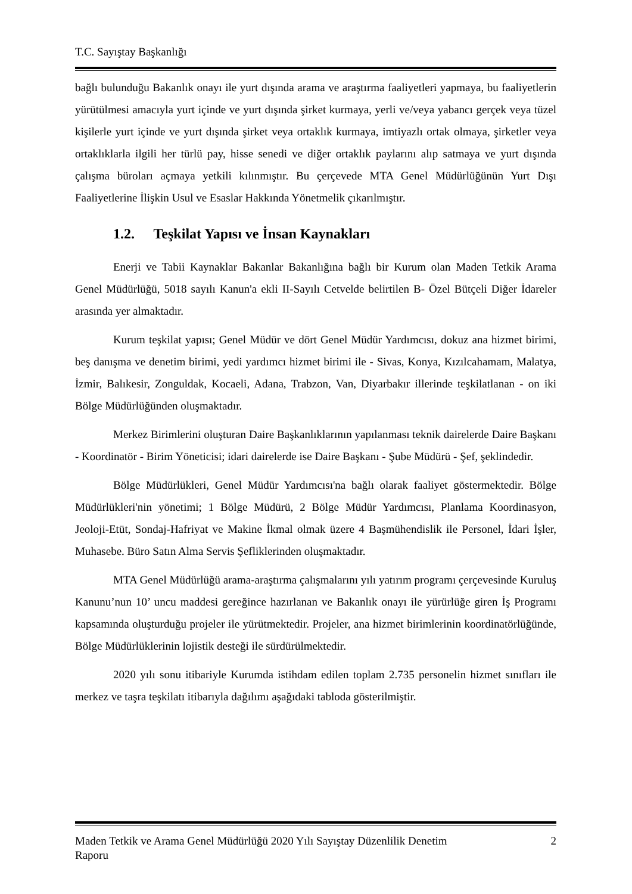T.C. Sayıştay Başkanlığı
bağlı bulunduğu Bakanlık onayı ile yurt dışında arama ve araştırma faaliyetleri yapmaya, bu faaliyetlerin yürütülmesi amacıyla yurt içinde ve yurt dışında şirket kurmaya, yerli ve/veya yabancı gerçek veya tüzel kişilerle yurt içinde ve yurt dışında şirket veya ortaklık kurmaya, imtiyazlı ortak olmaya, şirketler veya ortaklıklarla ilgili her türlü pay, hisse senedi ve diğer ortaklık paylarını alıp satmaya ve yurt dışında çalışma büroları açmaya yetkili kılınmıştır. Bu çerçevede MTA Genel Müdürlüğünün Yurt Dışı Faaliyetlerine İlişkin Usul ve Esaslar Hakkında Yönetmelik çıkarılmıştır.
1.2. Teşkilat Yapısı ve İnsan Kaynakları
Enerji ve Tabii Kaynaklar Bakanlar Bakanlığına bağlı bir Kurum olan Maden Tetkik Arama Genel Müdürlüğü, 5018 sayılı Kanun'a ekli II-Sayılı Cetvelde belirtilen B- Özel Bütçeli Diğer İdareler arasında yer almaktadır.
Kurum teşkilat yapısı; Genel Müdür ve dört Genel Müdür Yardımcısı, dokuz ana hizmet birimi, beş danışma ve denetim birimi, yedi yardımcı hizmet birimi ile - Sivas, Konya, Kızılcahamam, Malatya, İzmir, Balıkesir, Zonguldak, Kocaeli, Adana, Trabzon, Van, Diyarbakır illerinde teşkilatlanan - on iki Bölge Müdürlüğünden oluşmaktadır.
Merkez Birimlerini oluşturan Daire Başkanlıklarının yapılanması teknik dairelerde Daire Başkanı - Koordinatör - Birim Yöneticisi; idari dairelerde ise Daire Başkanı - Şube Müdürü - Şef, şeklindedir.
Bölge Müdürlükleri, Genel Müdür Yardımcısı'na bağlı olarak faaliyet göstermektedir. Bölge Müdürlükleri'nin yönetimi; 1 Bölge Müdürü, 2 Bölge Müdür Yardımcısı, Planlama Koordinasyon, Jeoloji-Etüt, Sondaj-Hafriyat ve Makine İkmal olmak üzere 4 Başmühendislik ile Personel, İdari İşler, Muhasebe. Büro Satın Alma Servis Şefliklerinden oluşmaktadır.
MTA Genel Müdürlüğü arama-araştırma çalışmalarını yılı yatırım programı çerçevesinde Kuruluş Kanunu’nun 10’ uncu maddesi gereğince hazırlanan ve Bakanlık onayı ile yürürlüğe giren İş Programı kapsamında oluşturduğu projeler ile yürütmektedir. Projeler, ana hizmet birimlerinin koordinatörlüğünde, Bölge Müdürlüklerinin lojistik desteği ile sürdürülmektedir.
2020 yılı sonu itibariyle Kurumda istihdam edilen toplam 2.735 personelin hizmet sınıfları ile merkez ve taşra teşkilatı itibarıyla dağılımı aşağıdaki tabloda gösterilmiştir.
Maden Tetkik ve Arama Genel Müdürlüğü 2020 Yılı Sayıştay Düzenlilik Denetim
Raporu 2